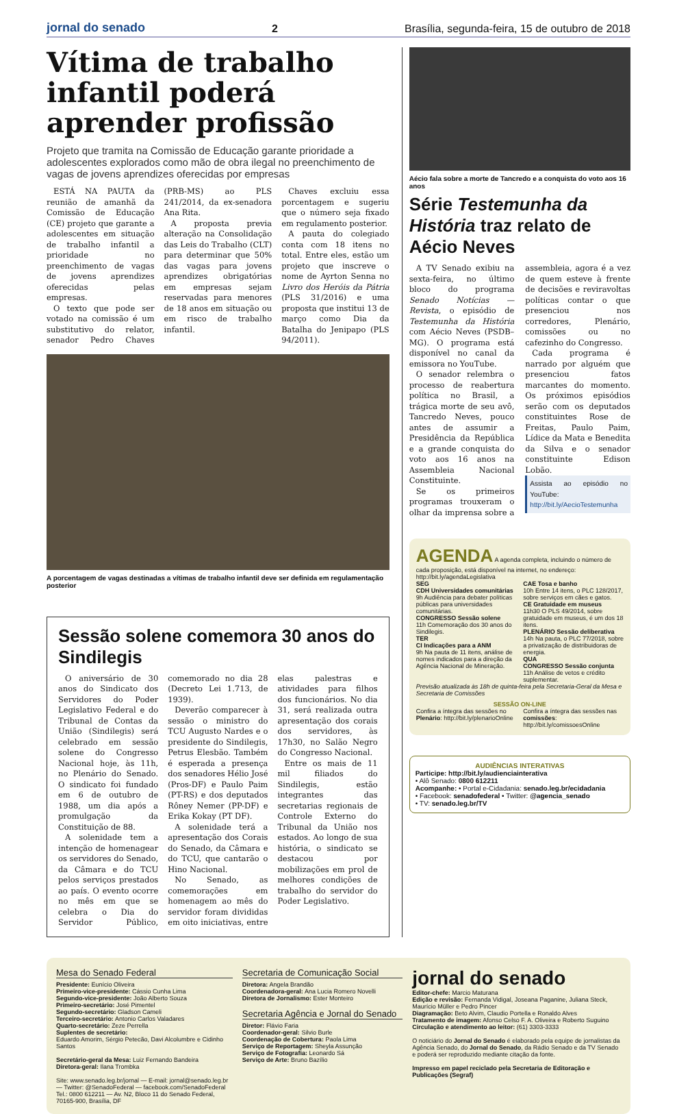jornal do senado 2 Brasília, segunda-feira, 15 de outubro de 2018
Vítima de trabalho infantil poderá aprender profissão
Projeto que tramita na Comissão de Educação garante prioridade a adolescentes explorados como mão de obra ilegal no preenchimento de vagas de jovens aprendizes oferecidas por empresas
ESTÁ NA PAUTA da reunião de amanhã da Comissão de Educação (CE) projeto que garante a adolescentes em situação de trabalho infantil a prioridade no preenchimento de vagas de jovens aprendizes oferecidas pelas empresas.
O texto que pode ser votado na comissão é um substitutivo do relator, senador Pedro Chaves (PRB-MS) ao PLS 241/2014, da ex-senadora Ana Rita.
A proposta previa alteração na Consolidação das Leis do Trabalho (CLT) para determinar que 50% das vagas para jovens aprendizes obrigatórias em empresas sejam reservadas para menores de 18 anos em situação ou em risco de trabalho infantil.
Chaves excluiu essa porcentagem e sugeriu que o número seja fixado em regulamento posterior.
A pauta do colegiado conta com 18 itens no total. Entre eles, estão um projeto que inscreve o nome de Ayrton Senna no Livro dos Heróis da Pátria (PLS 31/2016) e uma proposta que institui 13 de março como Dia da Batalha do Jenipapo (PLS 94/2011).
A porcentagem de vagas destinadas a vítimas de trabalho infantil deve ser definida em regulamentação posterior
Sessão solene comemora 30 anos do Sindilegis
O aniversário de 30 anos do Sindicato dos Servidores do Poder Legislativo Federal e do Tribunal de Contas da União (Sindilegis) será celebrado em sessão solene do Congresso Nacional hoje, às 11h, no Plenário do Senado. O sindicato foi fundado em 6 de outubro de 1988, um dia após a promulgação da Constituição de 88.
A solenidade tem a intenção de homenagear os servidores do Senado, da Câmara e do TCU pelos serviços prestados ao país. O evento ocorre no mês em que se celebra o Dia do Servidor Público, comemorado no dia 28 (Decreto Lei 1.713, de 1939).
Deverão comparecer à sessão o ministro do TCU Augusto Nardes e o presidente do Sindilegis, Petrus Elesbão. Também é esperada a presença dos senadores Hélio José (Pros-DF) e Paulo Paim (PT-RS) e dos deputados Rôney Nemer (PP-DF) e Erika Kokay (PT DF).
A solenidade terá a apresentação dos Corais do Senado, da Câmara e do TCU, que cantarão o Hino Nacional.
No Senado, as comemorações em homenagem ao mês do servidor foram divididas em oito iniciativas, entre elas palestras e atividades para filhos dos funcionários. No dia 31, será realizada outra apresentação dos corais dos servidores, às 17h30, no Salão Negro do Congresso Nacional.
Entre os mais de 11 mil filiados do Sindilegis, estão integrantes das secretarias regionais de Controle Externo do Tribunal da União nos estados. Ao longo de sua história, o sindicato se destacou por mobilizações em prol de melhores condições de trabalho do servidor do Poder Legislativo.
Aécio fala sobre a morte de Tancredo e a conquista do voto aos 16 anos
Série Testemunha da História traz relato de Aécio Neves
A TV Senado exibiu na sexta-feira, no último bloco do programa Senado Notícias — Revista, o episódio de Testemunha da História com Aécio Neves (PSDB–MG). O programa está disponível no canal da emissora no YouTube.
O senador relembra o processo de reabertura política no Brasil, a trágica morte de seu avô, Tancredo Neves, pouco antes de assumir a Presidência da República e a grande conquista do voto aos 16 anos na Assembleia Nacional Constituinte.
Se os primeiros programas trouxeram o olhar da imprensa sobre a assembleia, agora é a vez de quem esteve à frente de decisões e reviravoltas políticas contar o que presenciou nos corredores, Plenário, comissões ou no cafezinho do Congresso.
Cada programa é narrado por alguém que presenciou fatos marcantes do momento. Os próximos episódios serão com os deputados constituintes Rose de Freitas, Paulo Paim, Lídice da Mata e Benedita da Silva e o senador constituinte Edison Lobão.
Assista ao episódio no YouTube: http://bit.ly/AecioTestemunha
AGENDA A agenda completa, incluindo o número de cada proposição, está disponível na internet, no endereço: http://bit.ly/agendaLegislativa
SEG
CDH Universidades comunitárias
9h Audiência para debater políticas públicas para universidades comunitárias.
CONGRESSO Sessão solene
11h Comemoração dos 30 anos do Sindilegis.
TER
CI Indicações para a ANM
9h Na pauta de 11 itens, análise de nomes indicados para a direção da Agência Nacional de Mineração.
CAE Tosa e banho
10h Entre 14 itens, o PLC 128/2017, sobre serviços em cães e gatos.
CE Gratuidade em museus
11h30 O PLS 49/2014, sobre gratuidade em museus, é um dos 18 itens.
PLENÁRIO Sessão deliberativa
14h Na pauta, o PLC 77/2018, sobre a privatização de distribuidoras de energia.
QUA
CONGRESSO Sessão conjunta
11h Análise de vetos e crédito suplementar.
Previsão atualizada às 18h de quinta-feira pela Secretaria-Geral da Mesa e Secretaria de Comissões
SESSÃO ON-LINE
Confira a íntegra das sessões no Plenário: http://bit.ly/plenarioOnline
Confira a íntegra das sessões nas comissões: http://bit.ly/comissoesOnline
AUDIÊNCIAS INTERATIVAS
Participe: http://bit.ly/audienciainterativa
• Alô Senado: 0800 612211
Acompanhe: • Portal e-Cidadania: senado.leg.br/ecidadania
• Facebook: senadofederal • Twitter: @agencia_senado
• TV: senado.leg.br/TV
Mesa do Senado Federal
Presidente: Eunício Oliveira
Primeiro-vice-presidente: Cássio Cunha Lima
Segundo-vice-presidente: João Alberto Souza
Primeiro-secretário: José Pimentel
Segundo-secretário: Gladson Cameli
Terceiro-secretário: Antonio Carlos Valadares
Quarto-secretário: Zeze Perrella
Suplentes de secretário:
Eduardo Amorim, Sérgio Petecão, Davi Alcolumbre e Cidinho Santos
Secretário-geral da Mesa: Luiz Fernando Bandeira
Diretora-geral: Ilana Trombka
Site: www.senado.leg.br/jornal — E-mail: jornal@senado.leg.br — Twitter: @SenadoFederal — facebook.com/SenadoFederal
Tel.: 0800 612211 — Av. N2, Bloco 11 do Senado Federal, 70165-900, Brasília, DF
Secretaria de Comunicação Social
Diretora: Angela Brandão
Coordenadora-geral: Ana Lucia Romero Novelli
Diretora de Jornalismo: Ester Monteiro
Secretaria Agência e Jornal do Senado
Diretor: Flávio Faria
Coordenador-geral: Silvio Burle
Coordenação de Cobertura: Paola Lima
Serviço de Reportagem: Sheyla Assunção
Serviço de Fotografia: Leonardo Sá
Serviço de Arte: Bruno Bazílio
jornal do senado
Editor-chefe: Marcio Maturana
Edição e revisão: Fernanda Vidigal, Joseana Paganine, Juliana Steck, Maurício Müller e Pedro Pincer
Diagramação: Beto Alvim, Claudio Portella e Ronaldo Alves
Tratamento de imagem: Afonso Celso F. A. Oliveira e Roberto Suguino
Circulação e atendimento ao leitor: (61) 3303-3333
O noticiário do Jornal do Senado é elaborado pela equipe de jornalistas da Agência Senado, do Jornal do Senado, da Rádio Senado e da TV Senado e poderá ser reproduzido mediante citação da fonte.
Impresso em papel reciclado pela Secretaria de Editoração e Publicações (Segraf)